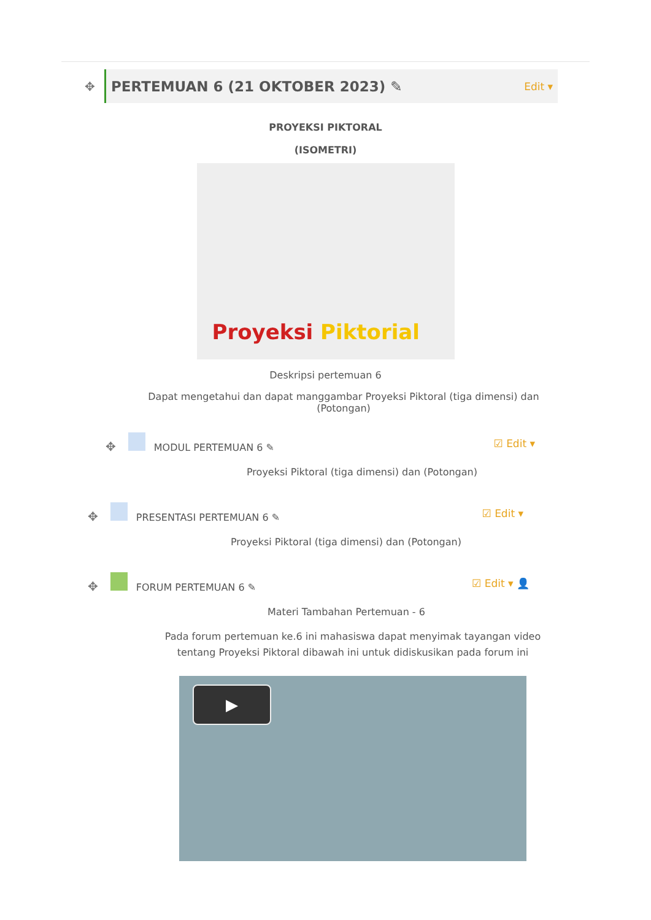✥
PERTEMUAN 6 (21 OKTOBER 2023) ✎
Edit ▾
PROYEKSI PIKTORAL
(ISOMETRI)
Proyeksi Piktorial
Deskripsi pertemuan 6
Dapat mengetahui dan dapat manggambar Proyeksi Piktoral (tiga dimensi) dan (Potongan)
✥ MODUL PERTEMUAN 6 ✎ ☑ Edit ▾
Proyeksi Piktoral (tiga dimensi) dan (Potongan)
✥ PRESENTASI PERTEMUAN 6 ✎ ☑ Edit ▾
Proyeksi Piktoral (tiga dimensi) dan (Potongan)
✥ FORUM PERTEMUAN 6 ✎ ☑ Edit ▾ 👤
Materi Tambahan Pertemuan - 6
Pada forum pertemuan ke.6 ini mahasiswa dapat menyimak tayangan video tentang Proyeksi Piktoral dibawah ini untuk didiskusikan pada forum ini
▶